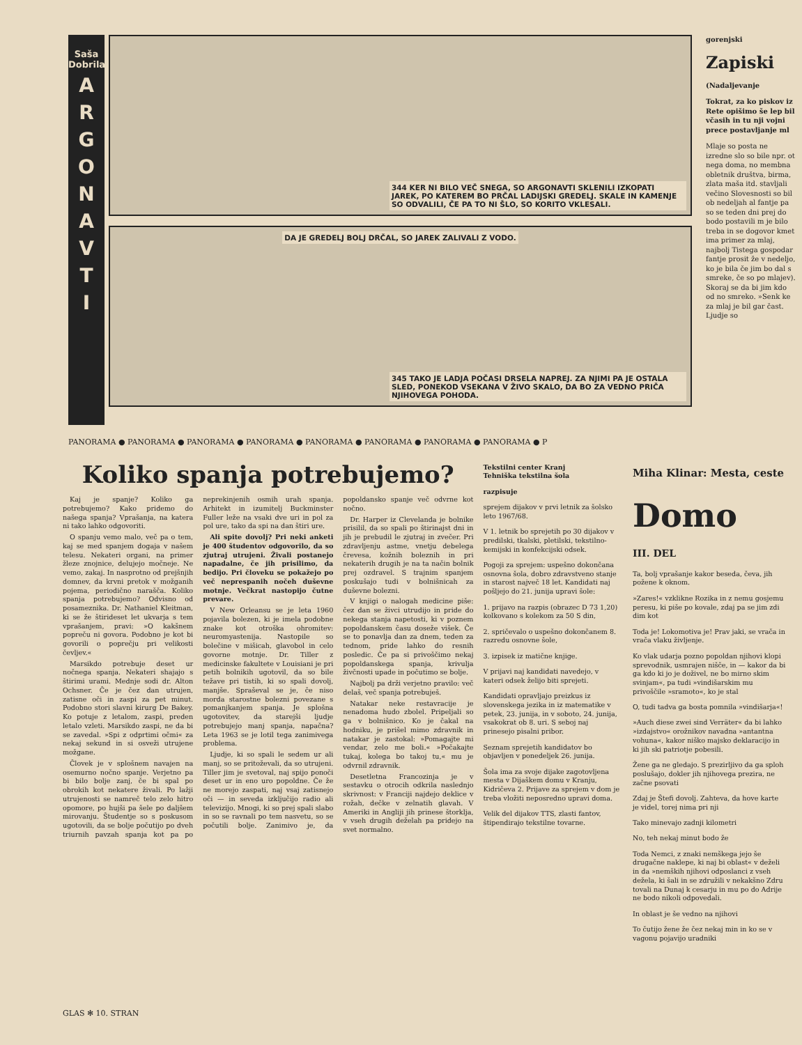Saša Dobrila
ARGONAVTI
344 KER NI BILO VEČ SNEGA, SO ARGONAVTI SKLENILI IZKOPATI JAREK, PO KATEREM BO PRČAL LADIJSKI GREDELJ. SKALE IN KAMENJE SO ODVALILI, ČE PA TO NI ŠLO, SO KORITO VKLESALI.
DA JE GREDELJ BOLJ DRČAL, SO JAREK ZALIVALI Z VODO.
345 TAKO JE LADJA POČASI DRSELA NAPREJ. ZA NJIMI PA JE OSTALA SLED, PONEKOD VSEKANA V ŽIVO SKALO, DA BO ZA VEDNO PRIČA NJIHOVEGA POHODA.
gorenjski
Zapiski
(Nadaljevanje
Tokrat, za ko piskov iz Rete opišimo še lep bil včasih in tu nji vojni prece postavljanje ml
Mlaje so posta ne izredne slo so bile npr. ot nega doma, no membna obletnik društva, birma, zlata maša itd. stavljali večino Slovesnosti so bil ob nedeljah al fantje pa so se teden dni prej do bodo postavili m je bilo treba in se dogovor kmet ima primer za mlaj, najbolj Tistega gospodar fantje prosit že v nedeljo, ko je bila če jim bo dal s smreke, če so po mlajev). Skoraj se da bi jim kdo od no smreko. »Senk ke za mlaj je bil gar čast. Ljudje so
PANORAMA ● PANORAMA ● PANORAMA ● PANORAMA ● PANORAMA ● PANORAMA ● PANORAMA ● PANORAMA ● P
Koliko spanja potrebujemo?
Kaj je spanje? Koliko ga potrebujemo? Kako pridemo do našega spanja? Vprašanja, na katera ni tako lahko odgovoriti.
O spanju vemo malo, več pa o tem, kaj se med spanjem dogaja v našem telesu. Nekateri organi, na primer žleze znojnice, delujejo močneje. Ne vemo, zakaj. In nasprotno od prejšnjih domnev, da krvni pretok v možganih pojema, periodično narašča. Koliko spanja potrebujemo? Odvisno od posameznika. Dr. Nathaniel Kleitman, ki se že štirideset let ukvarja s tem vprašanjem, pravi: »O kakšnem popreču ni govora. Podobno je kot bi govorili o poprečju pri velikosti čevljev.«
Marsikdo potrebuje deset ur nočnega spanja. Nekateri shajajo s štirimi urami. Mednje sodi dr. Alton Ochsner. Če je čez dan utrujen, zatisne oči in zaspi za pet minut. Podobno stori slavni kirurg De Bakey. Ko potuje z letalom, zaspi, preden letalo vzleti. Marsikdo zaspi, ne da bi se zavedal. »Spi z odprtimi očmi« za nekaj sekund in si osveži utrujene možgane.
Človek je v splošnem navajen na osemurno nočno spanje. Verjetno pa bi bilo bolje zanj, če bi spal po obrokih kot nekatere živali. Po lažji utrujenosti se namreč telo zelo hitro opomore, po hujši pa šele po daljšem mirovanju. Študentje so s poskusom ugotovili, da se bolje počutijo po dveh triurnih pavzah spanja kot pa po neprekinjenih osmih urah spanja. Arhitekt in izumitelj Buckminster Fuller leže na vsaki dve uri in pol za pol ure, tako da spi na dan štiri ure.
Ali spite dovolj? Pri neki anketi je 400 študentov odgovorilo, da so zjutraj utrujeni. Živali postanejo napadalne, če jih prisilimo, da bedijo. Pri človeku se pokažejo po več neprespanih nočeh duševne motnje. Večkrat nastopijo čutne prevare.
V New Orleansu se je leta 1960 pojavila bolezen, ki je imela podobne znake kot otroška ohromitev: neuromyastenija. Nastopile so bolečine v mišicah, glavobol in celo govorne motnje. Dr. Tiller z medicinske fakultete v Louisiani je pri petih bolnikih ugotovil, da so bile težave pri tistih, ki so spali dovolj, manjše. Spraševal se je, če niso morda starostne bolezni povezane s pomanjkanjem spanja. Je splošna ugotovitev, da starejši ljudje potrebujejo manj spanja, napačna? Leta 1963 se je lotil tega zanimivega problema.
Ljudje, ki so spali le sedem ur ali manj, so se pritoževali, da so utrujeni. Tiller jim je svetoval, naj spijo ponoči deset ur in eno uro popoldne. Če že ne morejo zaspati, naj vsaj zatisnejo oči — in seveda izključijo radio ali televizijo. Mnogi, ki so prej spali slabo in so se ravnali po tem nasvetu, so se počutili bolje. Zanimivo je, da popoldansko spanje več odvrne kot nočno.
Dr. Harper iz Clevelanda je bolnike prisilil, da so spali po štirinajst dni in jih je prebudil le zjutraj in zvečer. Pri zdravljenju astme, vnetju debelega črevesa, kožnih boleznih in pri nekaterih drugih je na ta način bolnik prej ozdravel. S trajnim spanjem poskušajo tudi v bolnišnicah za duševne bolezni.
V knjigi o nalogah medicine piše: čez dan se živci utrudijo in pride do nekega stanja napetosti, ki v poznem popoldanskem času doseže višek. Če se to ponavlja dan za dnem, teden za tednom, pride lahko do resnih posledic. Če pa si privoščimo nekaj popoldanskega spanja, krivulja živčnosti upade in počutimo se bolje.
Najbolj pa drži verjetno pravilo: več delaš, več spanja potrebuješ.
Natakar neke restavracije je nenadoma hudo zbolel. Pripeljali so ga v bolnišnico. Ko je čakal na hodniku, je prišel mimo zdravnik in natakar je zastokal: »Pomagajte mi vendar, zelo me boli.« »Počakajte tukaj, kolega bo takoj tu,« mu je odvrnil zdravnik.
Desetletna Francozinja je v sestavku o otrocih odkrila naslednjo skrivnost: v Franciji najdejo deklice v rožah, dečke v zelnatih glavah. V Ameriki in Angliji jih prinese štorklja, v vseh drugih deželah pa pridejo na svet normalno.
Tekstilni center Kranj
Tehniška tekstilna šola
razpisuje
sprejem dijakov v prvi letnik za šolsko leto 1967/68.
V 1. letnik bo sprejetih po 30 dijakov v predilski, tkalski, pletilski, tekstilno-kemijski in konfekcijski odsek.
Pogoji za sprejem: uspešno dokončana osnovna šola, dobro zdravstveno stanje in starost največ 18 let. Kandidati naj pošljejo do 21. junija upravi šole:
1. prijavo na razpis (obrazec D 73 1,20) kolkovano s kolekom za 50 S din,
2. spričevalo o uspešno dokončanem 8. razredu osnovne šole,
3. izpisek iz matične knjige.
V prijavi naj kandidati navedejo, v kateri odsek želijo biti sprejeti.
Kandidati opravljajo preizkus iz slovenskega jezika in iz matematike v petek, 23. junija, in v soboto, 24. junija, vsakokrat ob 8. uri. S seboj naj prinesejo pisalni pribor.
Seznam sprejetih kandidatov bo objavljen v ponedeljek 26. junija.
Šola ima za svoje dijake zagotovljena mesta v Dijaškem domu v Kranju, Kidričeva 2. Prijave za sprejem v dom je treba vložiti neposredno upravi doma.
Velik del dijakov TTS, zlasti fantov, štipendirajo tekstilne tovarne.
Miha Klinar: Mesta, ceste
Domo
III. DEL
Ta, bolj vprašanje kakor beseda, čeva, jih požene k oknom.
»Zares!« vzklikne Rozika in z nemu gosjemu peresu, ki piše po kovale, zdaj pa se jim zdi dim kot
Toda je! Lokomotiva je! Prav jaki, se vrača in vrača vlaku življenje.
Ko vlak udarja pozno popoldan njihovi klopi sprevodnik, usmrajen nišče, in — kakor da bi ga kdo ki jo je doživel, ne bo mirno skim svinjam«, pa tudi »vindišarskim mu privoščile »sramoto«, ko je stal
O, tudi tadva ga bosta pomnila »vindišarja«!
»Auch diese zwei sind Verräter« da bi lahko »izdajstvo« orožnikov navadna »antantna vohuna«, kakor niško majsko deklaracijo in ki jih ski patriotje pobesili.
Žene ga ne gledajo. S prezirljivo da ga sploh poslušajo, dokler jih njihovega prezira, ne začne psovati
Zdaj je Štefi dovolj. Zahteva, da hove karte je videl, torej nima pri nji
Tako minevajo zadnji kilometri
No, teh nekaj minut bodo že
Toda Nemci, z znaki nemškega jejo še drugačne naklepe, ki naj bi oblast« v deželi in da »nemških njihovi odposlanci z vseh dežela, ki šali in se združili v nekakšno Zdru tovali na Dunaj k cesarju in mu po do Adrije ne bodo nikoli odpovedali.
In oblast je še vedno na njihovi
To čutijo žene že čez nekaj min in ko se v vagonu pojavijo uradniki
GLAS ✻ 10. STRAN